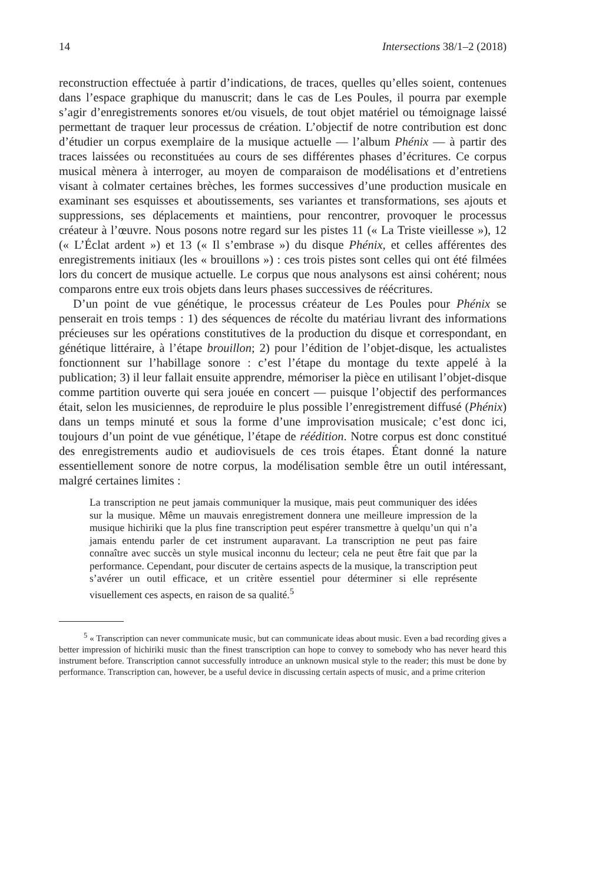14 Intersections 38/1–2 (2018)
reconstruction effectuée à partir d’indications, de traces, quelles qu’elles soient, contenues dans l’espace graphique du manuscrit; dans le cas de Les Poules, il pourra par exemple s’agir d’enregistrements sonores et/ou visuels, de tout objet matériel ou témoignage laissé permettant de traquer leur processus de création. L’objectif de notre contribution est donc d’étudier un corpus exemplaire de la musique actuelle — l’album Phénix — à partir des traces laissées ou reconstituées au cours de ses différentes phases d’écritures. Ce corpus musical mènera à interroger, au moyen de comparaison de modélisations et d’entretiens visant à colmater certaines brèches, les formes successives d’une production musicale en examinant ses esquisses et aboutissements, ses variantes et transformations, ses ajouts et suppressions, ses déplacements et maintiens, pour rencontrer, provoquer le processus créateur à l’œuvre. Nous posons notre regard sur les pistes 11 (« La Triste vieillesse »), 12 (« L’Éclat ardent ») et 13 (« Il s’embrase ») du disque Phénix, et celles afférentes des enregistrements initiaux (les « brouillons ») : ces trois pistes sont celles qui ont été filmées lors du concert de musique actuelle. Le corpus que nous analysons est ainsi cohérent; nous comparons entre eux trois objets dans leurs phases successives de réécritures.
D’un point de vue génétique, le processus créateur de Les Poules pour Phénix se penserait en trois temps : 1) des séquences de récolte du matériau livrant des informations précieuses sur les opérations constitutives de la production du disque et correspondant, en génétique littéraire, à l’étape brouillon; 2) pour l’édition de l’objet-disque, les actualistes fonctionnent sur l’habillage sonore : c’est l’étape du montage du texte appelé à la publication; 3) il leur fallait ensuite apprendre, mémoriser la pièce en utilisant l’objet-disque comme partition ouverte qui sera jouée en concert — puisque l’objectif des performances était, selon les musiciennes, de reproduire le plus possible l’enregistrement diffusé (Phénix) dans un temps minuté et sous la forme d’une improvisation musicale; c’est donc ici, toujours d’un point de vue génétique, l’étape de réédition. Notre corpus est donc constitué des enregistrements audio et audiovisuels de ces trois étapes. Étant donné la nature essentiellement sonore de notre corpus, la modélisation semble être un outil intéressant, malgré certaines limites :
La transcription ne peut jamais communiquer la musique, mais peut communiquer des idées sur la musique. Même un mauvais enregistrement donnera une meilleure impression de la musique hichiriki que la plus fine transcription peut espérer transmettre à quelqu’un qui n’a jamais entendu parler de cet instrument auparavant. La transcription ne peut pas faire connaître avec succès un style musical inconnu du lecteur; cela ne peut être fait que par la performance. Cependant, pour discuter de certains aspects de la musique, la transcription peut s’avérer un outil efficace, et un critère essentiel pour déterminer si elle représente visuellement ces aspects, en raison de sa qualité.<sup>5</sup>
<sup>5</sup> « Transcription can never communicate music, but can communicate ideas about music. Even a bad recording gives a better impression of hichiriki music than the finest transcription can hope to convey to somebody who has never heard this instrument before. Transcription cannot successfully introduce an unknown musical style to the reader; this must be done by performance. Transcription can, however, be a useful device in discussing certain aspects of music, and a prime criterion